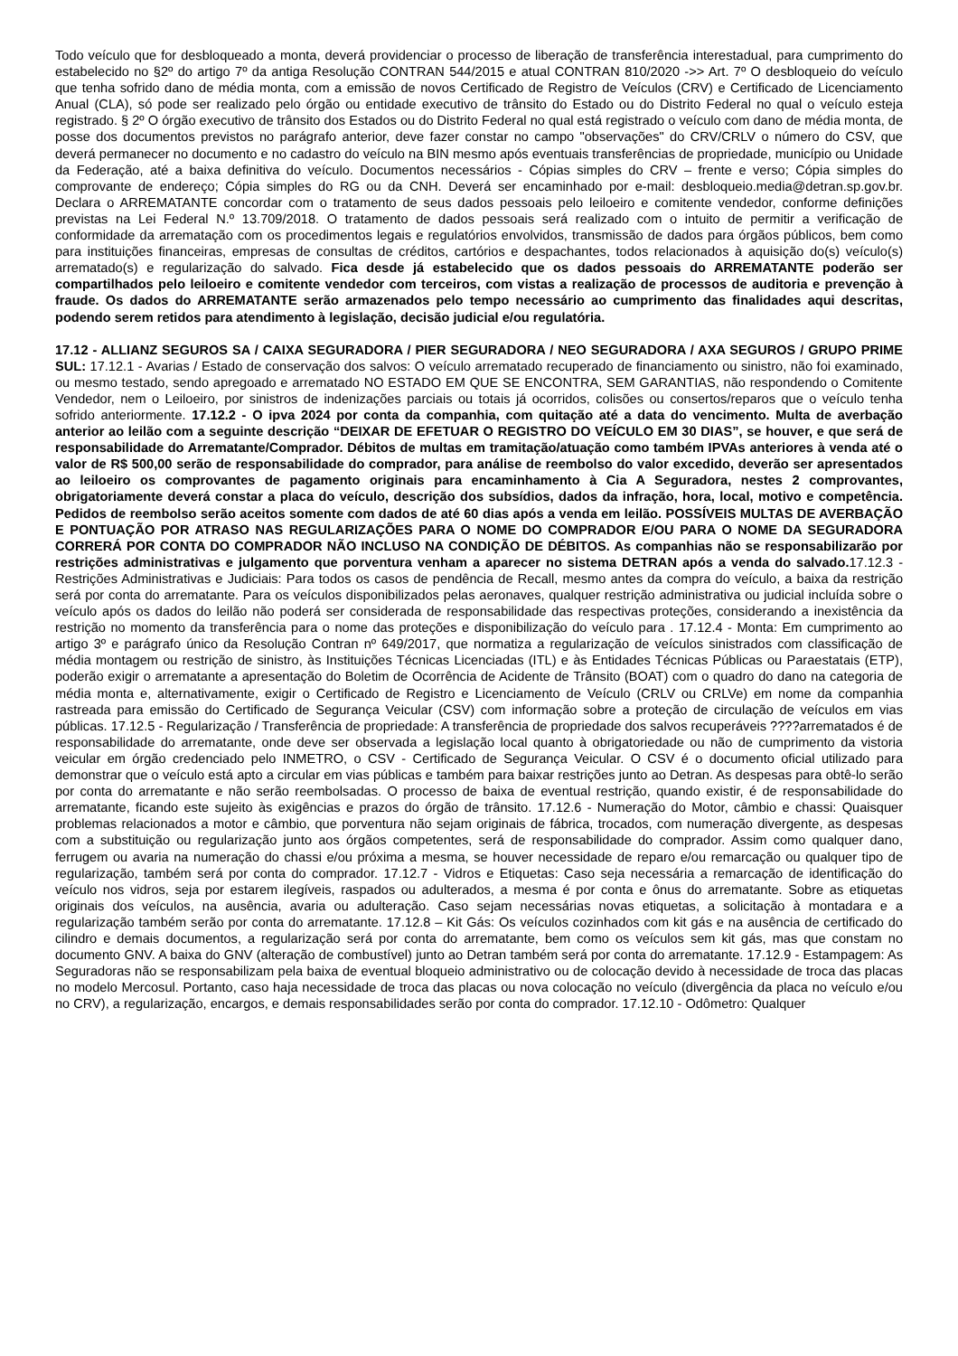Todo veículo que for desbloqueado a monta, deverá providenciar o processo de liberação de transferência interestadual, para cumprimento do estabelecido no §2º do artigo 7º da antiga Resolução CONTRAN 544/2015 e atual CONTRAN 810/2020 ->> Art. 7º O desbloqueio do veículo que tenha sofrido dano de média monta, com a emissão de novos Certificado de Registro de Veículos (CRV) e Certificado de Licenciamento Anual (CLA), só pode ser realizado pelo órgão ou entidade executivo de trânsito do Estado ou do Distrito Federal no qual o veículo esteja registrado. § 2º O órgão executivo de trânsito dos Estados ou do Distrito Federal no qual está registrado o veículo com dano de média monta, de posse dos documentos previstos no parágrafo anterior, deve fazer constar no campo "observações" do CRV/CRLV o número do CSV, que deverá permanecer no documento e no cadastro do veículo na BIN mesmo após eventuais transferências de propriedade, município ou Unidade da Federação, até a baixa definitiva do veículo. Documentos necessários - Cópias simples do CRV – frente e verso; Cópia simples do comprovante de endereço; Cópia simples do RG ou da CNH. Deverá ser encaminhado por e-mail: desbloqueio.media@detran.sp.gov.br. Declara o ARREMATANTE concordar com o tratamento de seus dados pessoais pelo leiloeiro e comitente vendedor, conforme definições previstas na Lei Federal N.º 13.709/2018. O tratamento de dados pessoais será realizado com o intuito de permitir a verificação de conformidade da arrematação com os procedimentos legais e regulatórios envolvidos, transmissão de dados para órgãos públicos, bem como para instituições financeiras, empresas de consultas de créditos, cartórios e despachantes, todos relacionados à aquisição do(s) veículo(s) arrematado(s) e regularização do salvado. Fica desde já estabelecido que os dados pessoais do ARREMATANTE poderão ser compartilhados pelo leiloeiro e comitente vendedor com terceiros, com vistas a realização de processos de auditoria e prevenção à fraude. Os dados do ARREMATANTE serão armazenados pelo tempo necessário ao cumprimento das finalidades aqui descritas, podendo serem retidos para atendimento à legislação, decisão judicial e/ou regulatória.
17.12 - ALLIANZ SEGUROS SA / CAIXA SEGURADORA / PIER SEGURADORA / NEO SEGURADORA / AXA SEGUROS / GRUPO PRIME SUL: 17.12.1 - Avarias / Estado de conservação dos salvos: O veículo arrematado recuperado de financiamento ou sinistro, não foi examinado, ou mesmo testado, sendo apregoado e arrematado NO ESTADO EM QUE SE ENCONTRA, SEM GARANTIAS, não respondendo o Comitente Vendedor, nem o Leiloeiro, por sinistros de indenizações parciais ou totais já ocorridos, colisões ou consertos/reparos que o veículo tenha sofrido anteriormente. 17.12.2 - O ipva 2024 por conta da companhia, com quitação até a data do vencimento. Multa de averbação anterior ao leilão com a seguinte descrição “DEIXAR DE EFETUAR O REGISTRO DO VEÍCULO EM 30 DIAS”, se houver, e que será de responsabilidade do Arrematante/Comprador. Débitos de multas em tramitação/atuação como também IPVAs anteriores à venda até o valor de R$ 500,00 serão de responsabilidade do comprador, para análise de reembolso do valor excedido, deverão ser apresentados ao leiloeiro os comprovantes de pagamento originais para encaminhamento à Cia A Seguradora, nestes 2 comprovantes, obrigatoriamente deverá constar a placa do veículo, descrição dos subsídios, dados da infração, hora, local, motivo e competência. Pedidos de reembolso serão aceitos somente com dados de até 60 dias após a venda em leilão. POSSÍVEIS MULTAS DE AVERBAÇÃO E PONTUAÇÃO POR ATRASO NAS REGULARIZAÇÕES PARA O NOME DO COMPRADOR E/OU PARA O NOME DA SEGURADORA CORRERÁ POR CONTA DO COMPRADOR NÃO INCLUSO NA CONDIÇÃO DE DÉBITOS. As companhias não se responsabilizarão por restrições administrativas e julgamento que porventura venham a aparecer no sistema DETRAN após a venda do salvado. 17.12.3 - Restrições Administrativas e Judiciais: Para todos os casos de pendência de Recall, mesmo antes da compra do veículo, a baixa da restrição será por conta do arrematante. Para os veículos disponibilizados pelas aeronaves, qualquer restrição administrativa ou judicial incluída sobre o veículo após os dados do leilão não poderá ser considerada de responsabilidade das respectivas proteções, considerando a inexistência da restrição no momento da transferência para o nome das proteções e disponibilização do veículo para . 17.12.4 - Monta: Em cumprimento ao artigo 3º e parágrafo único da Resolução Contran nº 649/2017, que normatiza a regularização de veículos sinistrados com classificação de média montagem ou restrição de sinistro, às Instituições Técnicas Licenciadas (ITL) e às Entidades Técnicas Públicas ou Paraestatais (ETP), poderão exigir o arrematante a apresentação do Boletim de Ocorrência de Acidente de Trânsito (BOAT) com o quadro do dano na categoria de média monta e, alternativamente, exigir o Certificado de Registro e Licenciamento de Veículo (CRLV ou CRLVe) em nome da companhia rastreada para emissão do Certificado de Segurança Veicular (CSV) com informação sobre a proteção de circulação de veículos em vias públicas. 17.12.5 - Regularização / Transferência de propriedade: A transferência de propriedade dos salvos recuperáveis ????arrematados é de responsabilidade do arrematante, onde deve ser observada a legislação local quanto à obrigatoriedade ou não de cumprimento da vistoria veicular em órgão credenciado pelo INMETRO, o CSV - Certificado de Segurança Veicular. O CSV é o documento oficial utilizado para demonstrar que o veículo está apto a circular em vias públicas e também para baixar restrições junto ao Detran. As despesas para obtê-lo serão por conta do arrematante e não serão reembolsadas. O processo de baixa de eventual restrição, quando existir, é de responsabilidade do arrematante, ficando este sujeito às exigências e prazos do órgão de trânsito. 17.12.6 - Numeração do Motor, câmbio e chassi: Quaisquer problemas relacionados a motor e câmbio, que porventura não sejam originais de fábrica, trocados, com numeração divergente, as despesas com a substituição ou regularização junto aos órgãos competentes, será de responsabilidade do comprador. Assim como qualquer dano, ferrugem ou avaria na numeração do chassi e/ou próxima a mesma, se houver necessidade de reparo e/ou remarcação ou qualquer tipo de regularização, também será por conta do comprador. 17.12.7 - Vidros e Etiquetas: Caso seja necessária a remarcação de identificação do veículo nos vidros, seja por estarem ilegíveis, raspados ou adulterados, a mesma é por conta e ônus do arrematante. Sobre as etiquetas originais dos veículos, na ausência, avaria ou adulteração. Caso sejam necessárias novas etiquetas, a solicitação à montadara e a regularização também serão por conta do arrematante. 17.12.8 – Kit Gás: Os veículos cozinhados com kit gás e na ausência de certificado do cilindro e demais documentos, a regularização será por conta do arrematante, bem como os veículos sem kit gás, mas que constam no documento GNV. A baixa do GNV (alteração de combustível) junto ao Detran também será por conta do arrematante. 17.12.9 - Estampagem: As Seguradoras não se responsabilizam pela baixa de eventual bloqueio administrativo ou de colocação devido à necessidade de troca das placas no modelo Mercosul. Portanto, caso haja necessidade de troca das placas ou nova colocação no veículo (divergência da placa no veículo e/ou no CRV), a regularização, encargos, e demais responsabilidades serão por conta do comprador. 17.12.10 - Odômetro: Qualquer